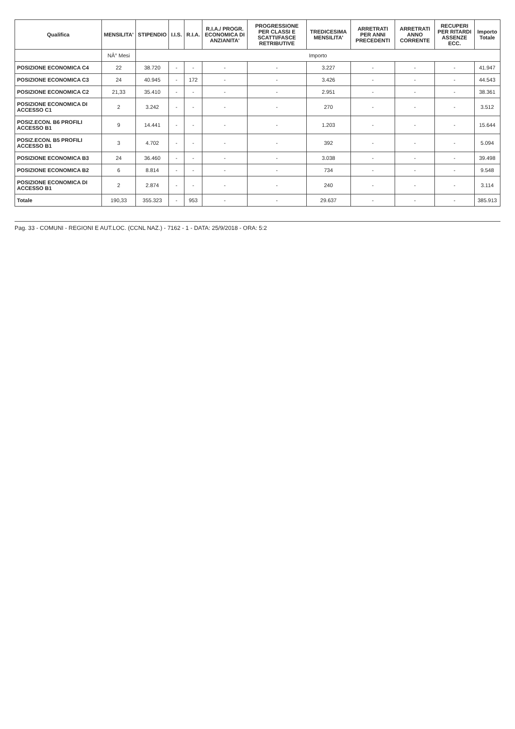| Qualifica | MENSILITA' | STIPENDIO | I.I.S. | R.I.A. | R.I.A./ PROGR. ECONOMICA DI ANZIANITA' | PROGRESSIONE PER CLASSI E SCATTI/FASCE RETRIBUTIVE | TREDICESIMA MENSILITA' | ARRETRATI PER ANNI PRECEDENTI | ARRETRATI ANNO CORRENTE | RECUPERI PER RITARDI ASSENZE ECC. | Importo Totale |
| --- | --- | --- | --- | --- | --- | --- | --- | --- | --- | --- | --- |
| | NÂ° Mesi | Importo | | | | | | | | | |
| POSIZIONE ECONOMICA C4 | 22 | 38.720 | - | - | - | - | 3.227 | - | - | - | 41.947 |
| POSIZIONE ECONOMICA C3 | 24 | 40.945 | - | 172 | - | - | 3.426 | - | - | - | 44.543 |
| POSIZIONE ECONOMICA C2 | 21,33 | 35.410 | - | - | - | - | 2.951 | - | - | - | 38.361 |
| POSIZIONE ECONOMICA DI ACCESSO C1 | 2 | 3.242 | - | - | - | - | 270 | - | - | - | 3.512 |
| POSIZ.ECON. B6 PROFILI ACCESSO B1 | 9 | 14.441 | - | - | - | - | 1.203 | - | - | - | 15.644 |
| POSIZ.ECON. B5 PROFILI ACCESSO B1 | 3 | 4.702 | - | - | - | - | 392 | - | - | - | 5.094 |
| POSIZIONE ECONOMICA B3 | 24 | 36.460 | - | - | - | - | 3.038 | - | - | - | 39.498 |
| POSIZIONE ECONOMICA B2 | 6 | 8.814 | - | - | - | - | 734 | - | - | - | 9.548 |
| POSIZIONE ECONOMICA DI ACCESSO B1 | 2 | 2.874 | - | - | - | - | 240 | - | - | - | 3.114 |
| Totale | 190,33 | 355.323 | - | 953 | - | - | 29.637 | - | - | - | 385.913 |
Pag. 33 - COMUNI - REGIONI E AUT.LOC. (CCNL NAZ.) - 7162 - 1 - DATA: 25/9/2018 - ORA: 5:2